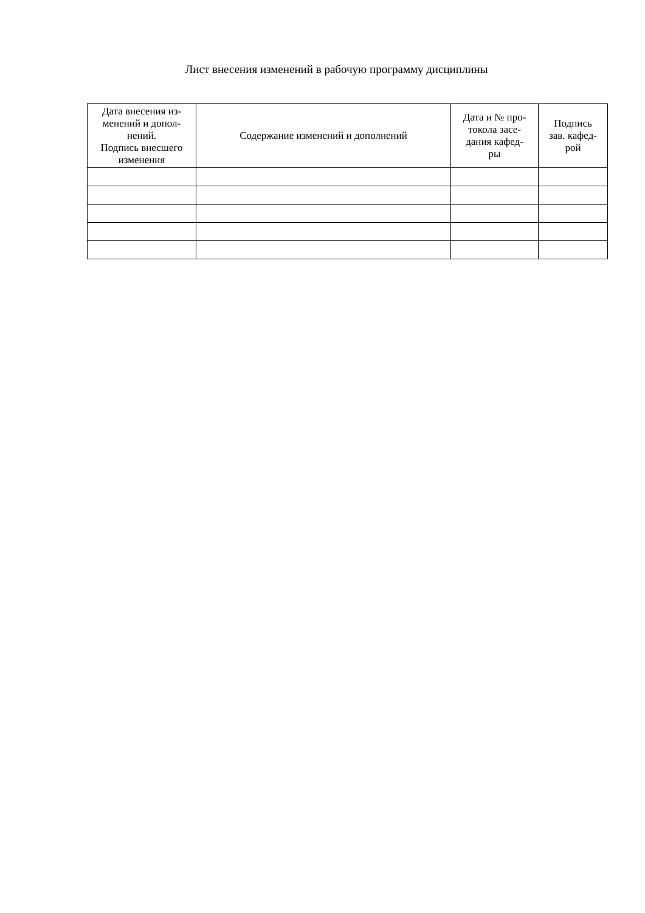Лист внесения изменений в рабочую программу дисциплины
| Дата внесения из- менений и допол- нений. Подпись внесшего изменения | Содержание изменений и дополнений | Дата и № про- токола засе- дания кафед- ры | Подпись зав. кафед- рой |
| --- | --- | --- | --- |